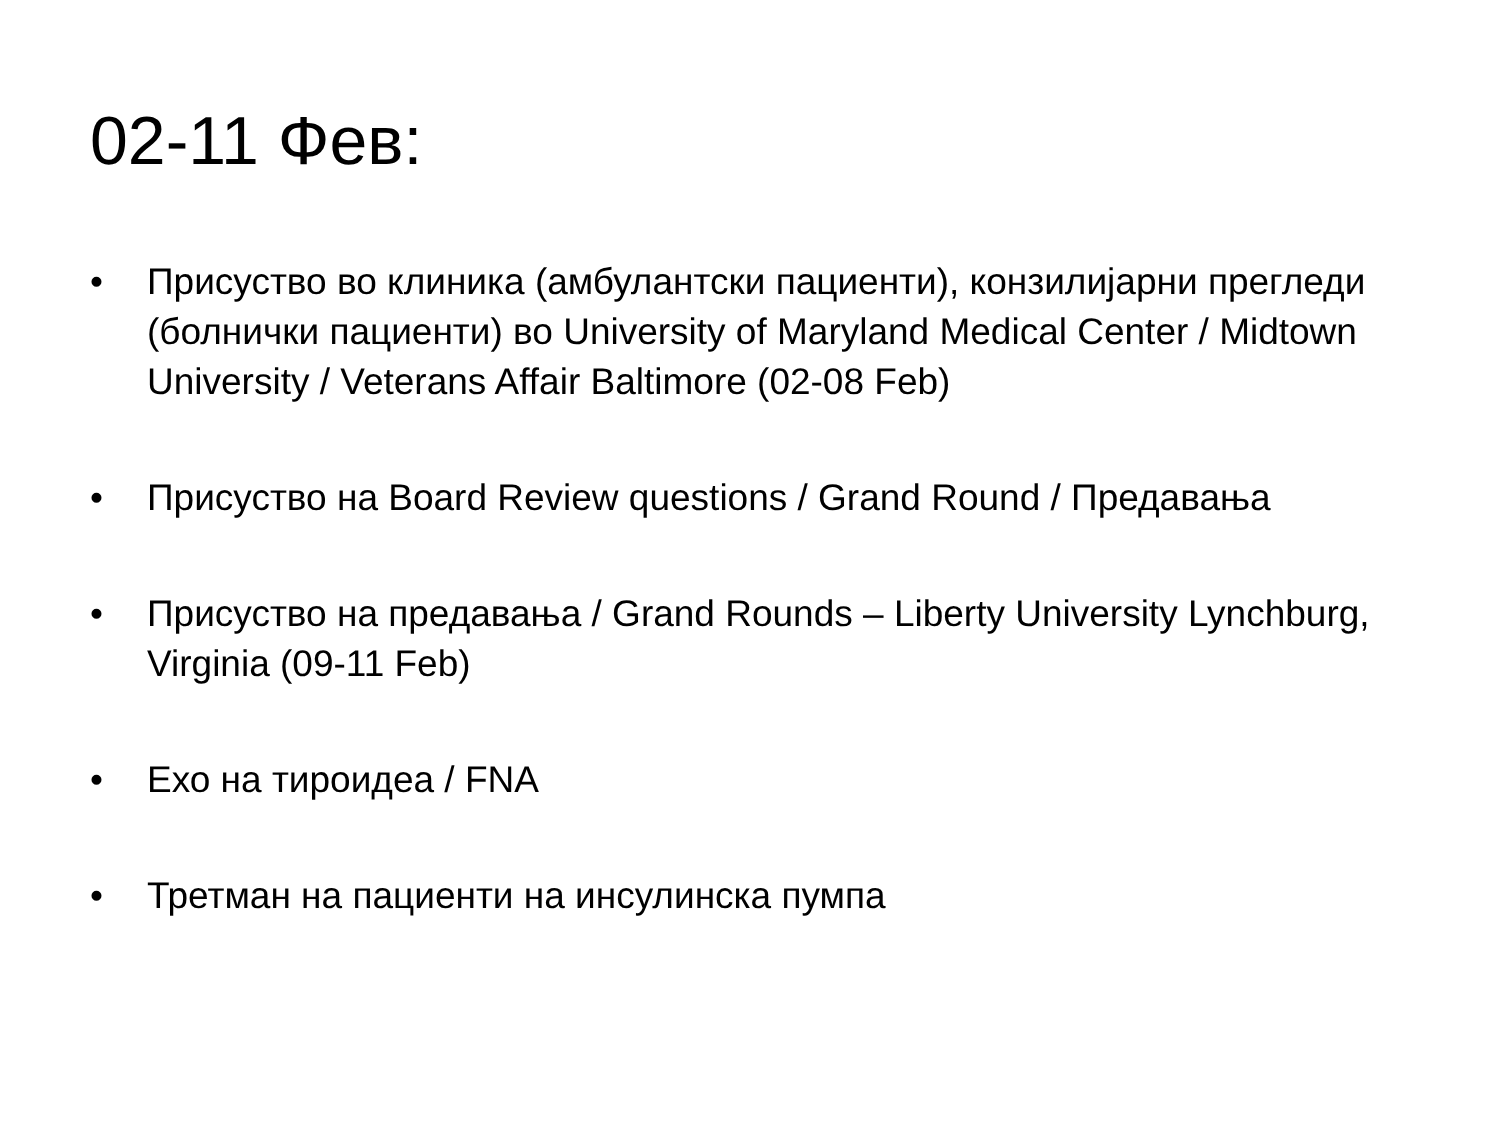02-11 Фев:
• Присуство во клиника (амбулантски пациенти), конзилијарни прегледи (болнички пациенти) во University of Maryland Medical Center / Midtown University / Veterans Affair Baltimore (02-08 Feb)
• Присуство на Board Review questions / Grand Round / Предавања
• Присуство на предавања / Grand Rounds – Liberty University Lynchburg, Virginia (09-11 Feb)
• Ехо на тироидеа / FNA
• Третман на пациенти на инсулинска пумпа